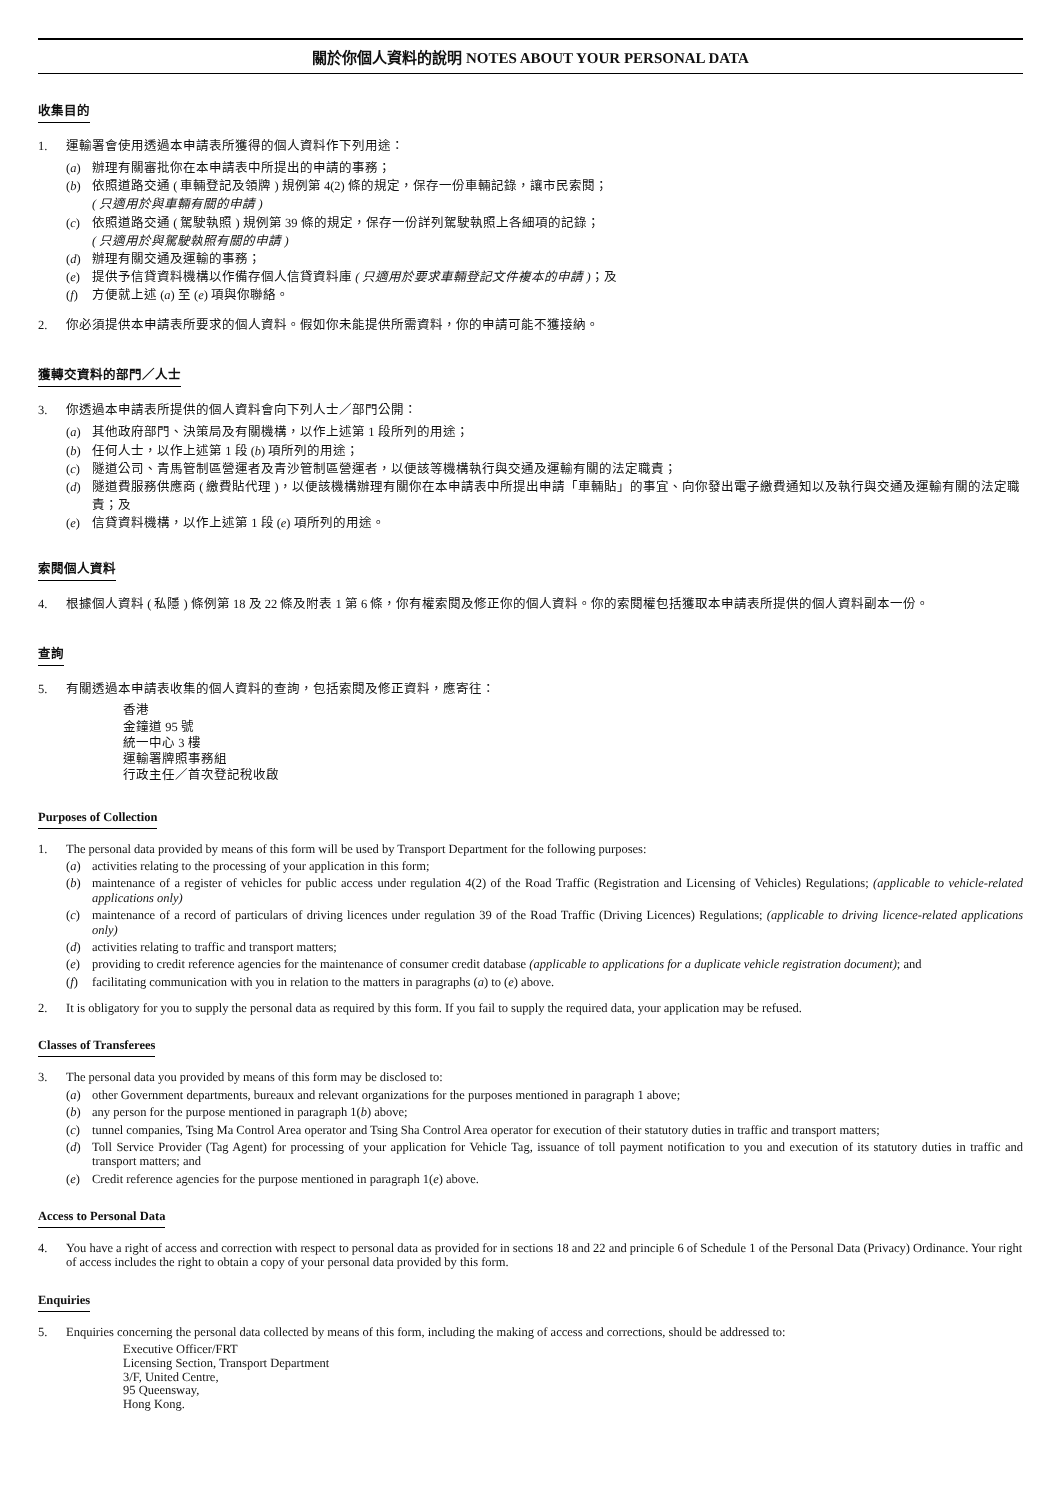關於你個人資料的說明 NOTES ABOUT YOUR PERSONAL DATA
收集目的
1. 運輸署會使用透過本申請表所獲得的個人資料作下列用途：
(a) 辦理有關審批你在本申請表中所提出的申請的事務；
(b) 依照道路交通 ( 車輛登記及領牌 ) 規例第 4(2) 條的規定，保存一份車輛記錄，讓市民索閱；
( 只適用於與車輛有關的申請 )
(c) 依照道路交通 ( 駕駛執照 ) 規例第 39 條的規定，保存一份詳列駕駛執照上各細項的記錄；
( 只適用於與駕駛執照有關的申請 )
(d) 辦理有關交通及運輸的事務；
(e) 提供予信貸資料機構以作備存個人信貸資料庫 ( 只適用於要求車輛登記文件複本的申請 )；及
(f) 方便就上述 (a) 至 (e) 項與你聯絡。
2. 你必須提供本申請表所要求的個人資料。假如你未能提供所需資料，你的申請可能不獲接納。
獲轉交資料的部門／人士
3. 你透過本申請表所提供的個人資料會向下列人士／部門公開：
(a) 其他政府部門、決策局及有關機構，以作上述第 1 段所列的用途；
(b) 任何人士，以作上述第 1 段 (b) 項所列的用途；
(c) 隧道公司、青馬管制區營運者及青沙管制區營運者，以便該等機構執行與交通及運輸有關的法定職責；
(d) 隧道費服務供應商 ( 繳費貼代理 )，以便該機構辦理有關你在本申請表中所提出申請「車輛貼」的事宜、向你發出電子繳費通知以及執行與交通及運輸有關的法定職責；及
(e) 信貸資料機構，以作上述第 1 段 (e) 項所列的用途。
索閱個人資料
4. 根據個人資料 ( 私隱 ) 條例第 18 及 22 條及附表 1 第 6 條，你有權索閱及修正你的個人資料。你的索閱權包括獲取本申請表所提供的個人資料副本一份。
查詢
5. 有關透過本申請表收集的個人資料的查詢，包括索閱及修正資料，應寄往：
香港
金鐘道 95 號
統一中心 3 樓
運輸署牌照事務組
行政主任／首次登記稅收啟
Purposes of Collection
1. The personal data provided by means of this form will be used by Transport Department for the following purposes:
(a) activities relating to the processing of your application in this form;
(b) maintenance of a register of vehicles for public access under regulation 4(2) of the Road Traffic (Registration and Licensing of Vehicles) Regulations; (applicable to vehicle-related applications only)
(c) maintenance of a record of particulars of driving licences under regulation 39 of the Road Traffic (Driving Licences) Regulations; (applicable to driving licence-related applications only)
(d) activities relating to traffic and transport matters;
(e) providing to credit reference agencies for the maintenance of consumer credit database (applicable to applications for a duplicate vehicle registration document); and
(f) facilitating communication with you in relation to the matters in paragraphs (a) to (e) above.
2. It is obligatory for you to supply the personal data as required by this form. If you fail to supply the required data, your application may be refused.
Classes of Transferees
3. The personal data you provided by means of this form may be disclosed to:
(a) other Government departments, bureaux and relevant organizations for the purposes mentioned in paragraph 1 above;
(b) any person for the purpose mentioned in paragraph 1(b) above;
(c) tunnel companies, Tsing Ma Control Area operator and Tsing Sha Control Area operator for execution of their statutory duties in traffic and transport matters;
(d) Toll Service Provider (Tag Agent) for processing of your application for Vehicle Tag, issuance of toll payment notification to you and execution of its statutory duties in traffic and transport matters; and
(e) Credit reference agencies for the purpose mentioned in paragraph 1(e) above.
Access to Personal Data
4. You have a right of access and correction with respect to personal data as provided for in sections 18 and 22 and principle 6 of Schedule 1 of the Personal Data (Privacy) Ordinance. Your right of access includes the right to obtain a copy of your personal data provided by this form.
Enquiries
5. Enquiries concerning the personal data collected by means of this form, including the making of access and corrections, should be addressed to:
Executive Officer/FRT
Licensing Section, Transport Department
3/F, United Centre,
95 Queensway,
Hong Kong.